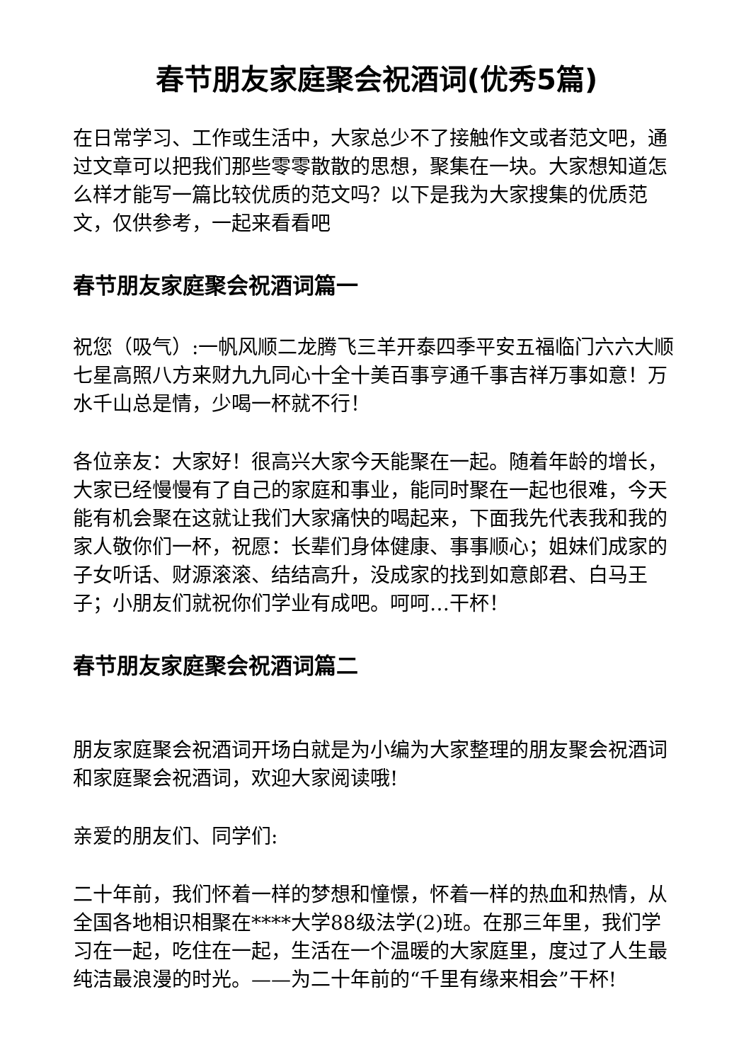春节朋友家庭聚会祝酒词(优秀5篇)
在日常学习、工作或生活中，大家总少不了接触作文或者范文吧，通过文章可以把我们那些零零散散的思想，聚集在一块。大家想知道怎么样才能写一篇比较优质的范文吗？以下是我为大家搜集的优质范文，仅供参考，一起来看看吧
春节朋友家庭聚会祝酒词篇一
祝您（吸气）:一帆风顺二龙腾飞三羊开泰四季平安五福临门六六大顺七星高照八方来财九九同心十全十美百事亨通千事吉祥万事如意！万水千山总是情，少喝一杯就不行！
各位亲友：大家好！很高兴大家今天能聚在一起。随着年龄的增长，大家已经慢慢有了自己的家庭和事业，能同时聚在一起也很难，今天能有机会聚在这就让我们大家痛快的喝起来，下面我先代表我和我的家人敬你们一杯，祝愿：长辈们身体健康、事事顺心；姐妹们成家的子女听话、财源滚滚、结结高升，没成家的找到如意郎君、白马王子；小朋友们就祝你们学业有成吧。呵呵…干杯！
春节朋友家庭聚会祝酒词篇二
朋友家庭聚会祝酒词开场白就是为小编为大家整理的朋友聚会祝酒词和家庭聚会祝酒词，欢迎大家阅读哦!
亲爱的朋友们、同学们:
二十年前，我们怀着一样的梦想和憧憬，怀着一样的热血和热情，从全国各地相识相聚在****大学88级法学(2)班。在那三年里，我们学习在一起，吃住在一起，生活在一个温暖的大家庭里，度过了人生最纯洁最浪漫的时光。——为二十年前的“千里有缘来相会”干杯!